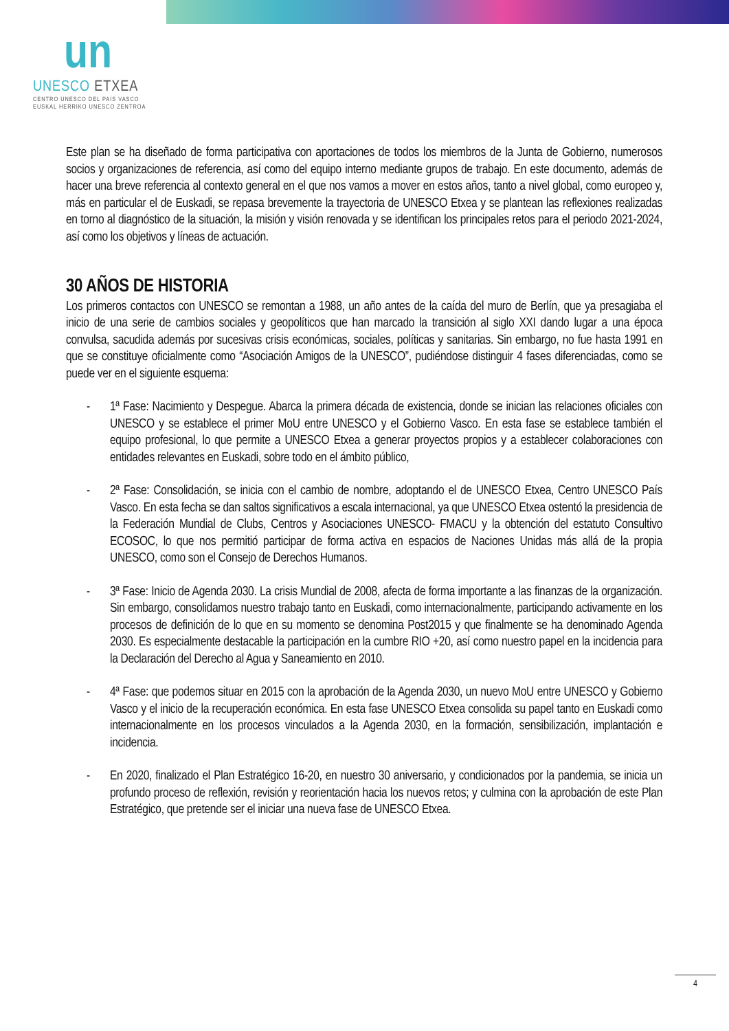un
UNESCO ETXEA
CENTRO UNESCO DEL PAÍS VASCO
EUSKAL HERRIKO UNESCO ZENTROA
Este plan se ha diseñado de forma participativa con aportaciones de todos los miembros de la Junta de Gobierno, numerosos socios y organizaciones de referencia, así como del equipo interno mediante grupos de trabajo. En este documento, además de hacer una breve referencia al contexto general en el que nos vamos a mover en estos años, tanto a nivel global, como europeo y, más en particular el de Euskadi, se repasa brevemente la trayectoria de UNESCO Etxea y se plantean las reflexiones realizadas en torno al diagnóstico de la situación, la misión y visión renovada y se identifican los principales retos para el periodo 2021-2024, así como los objetivos y líneas de actuación.
30 AÑOS DE HISTORIA
Los primeros contactos con UNESCO se remontan a 1988, un año antes de la caída del muro de Berlín, que ya presagiaba el inicio de una serie de cambios sociales y geopolíticos que han marcado la transición al siglo XXI dando lugar a una época convulsa, sacudida además por sucesivas crisis económicas, sociales, políticas y sanitarias. Sin embargo, no fue hasta 1991 en que se constituye oficialmente como “Asociación Amigos de la UNESCO”, pudiéndose distinguir 4 fases diferenciadas, como se puede ver en el siguiente esquema:
- 1ª Fase: Nacimiento y Despegue. Abarca la primera década de existencia, donde se inician las relaciones oficiales con UNESCO y se establece el primer MoU entre UNESCO y el Gobierno Vasco. En esta fase se establece también el equipo profesional, lo que permite a UNESCO Etxea a generar proyectos propios y a establecer colaboraciones con entidades relevantes en Euskadi, sobre todo en el ámbito público,
- 2ª Fase: Consolidación, se inicia con el cambio de nombre, adoptando el de UNESCO Etxea, Centro UNESCO País Vasco. En esta fecha se dan saltos significativos a escala internacional, ya que UNESCO Etxea ostentó la presidencia de la Federación Mundial de Clubs, Centros y Asociaciones UNESCO- FMACU y la obtención del estatuto Consultivo ECOSOC, lo que nos permitió participar de forma activa en espacios de Naciones Unidas más allá de la propia UNESCO, como son el Consejo de Derechos Humanos.
- 3ª Fase: Inicio de Agenda 2030. La crisis Mundial de 2008, afecta de forma importante a las finanzas de la organización. Sin embargo, consolidamos nuestro trabajo tanto en Euskadi, como internacionalmente, participando activamente en los procesos de definición de lo que en su momento se denomina Post2015 y que finalmente se ha denominado Agenda 2030. Es especialmente destacable la participación en la cumbre RIO +20, así como nuestro papel en la incidencia para la Declaración del Derecho al Agua y Saneamiento en 2010.
- 4ª Fase: que podemos situar en 2015 con la aprobación de la Agenda 2030, un nuevo MoU entre UNESCO y Gobierno Vasco y el inicio de la recuperación económica. En esta fase UNESCO Etxea consolida su papel tanto en Euskadi como internacionalmente en los procesos vinculados a la Agenda 2030, en la formación, sensibilización, implantación e incidencia.
- En 2020, finalizado el Plan Estratégico 16-20, en nuestro 30 aniversario, y condicionados por la pandemia, se inicia un profundo proceso de reflexión, revisión y reorientación hacia los nuevos retos; y culmina con la aprobación de este Plan Estratégico, que pretende ser el iniciar una nueva fase de UNESCO Etxea.
4